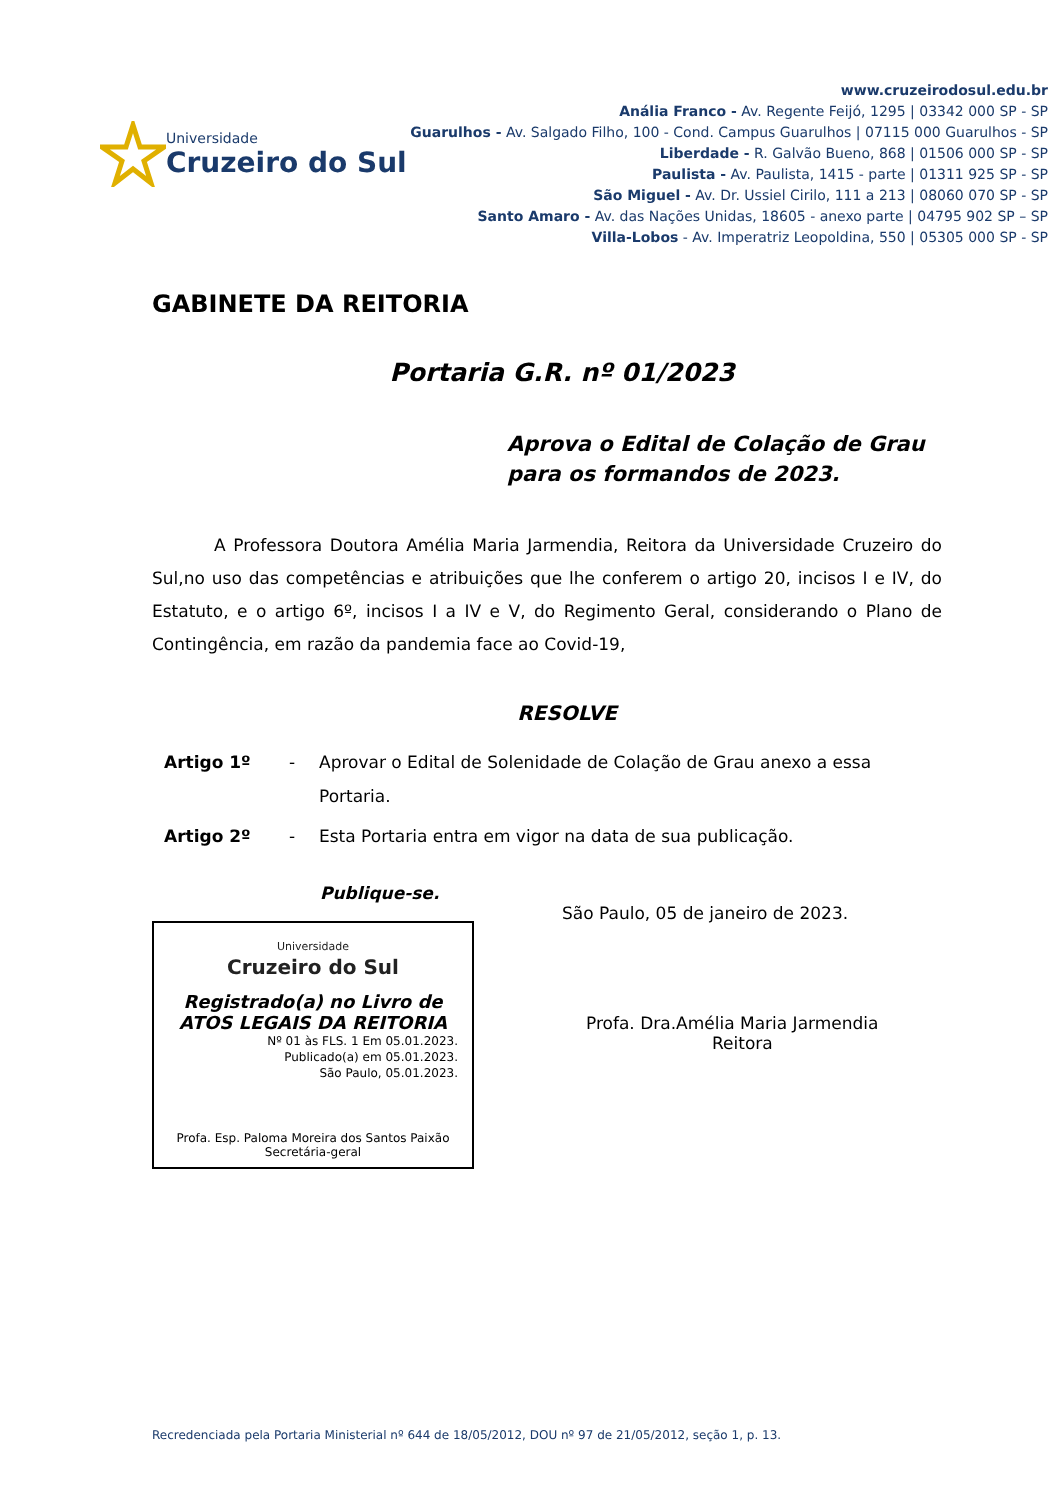Universidade
Cruzeiro do Sul
www.cruzeirodosul.edu.br
Anália Franco - Av. Regente Feijó, 1295 | 03342 000 SP - SP
Guarulhos - Av. Salgado Filho, 100 - Cond. Campus Guarulhos | 07115 000 Guarulhos - SP
Liberdade - R. Galvão Bueno, 868 | 01506 000 SP - SP
Paulista - Av. Paulista, 1415 - parte | 01311 925 SP - SP
São Miguel - Av. Dr. Ussiel Cirilo, 111 a 213 | 08060 070 SP - SP
Santo Amaro - Av. das Nações Unidas, 18605 - anexo parte | 04795 902 SP – SP
Villa-Lobos - Av. Imperatriz Leopoldina, 550 | 05305 000 SP - SP
GABINETE DA REITORIA
Portaria G.R. nº 01/2023
Aprova o Edital de Colação de Grau
para os formandos de 2023.
A Professora Doutora Amélia Maria Jarmendia, Reitora da Universidade Cruzeiro do Sul,no uso das competências e atribuições que lhe conferem o artigo 20, incisos I e IV, do Estatuto, e o artigo 6º, incisos I a IV e V, do Regimento Geral, considerando o Plano de Contingência, em razão da pandemia face ao Covid-19,
RESOLVE
Artigo 1º - Aprovar o Edital de Solenidade de Colação de Grau anexo a essa Portaria.
Artigo 2º - Esta Portaria entra em vigor na data de sua publicação.
Publique-se.
Universidade
Cruzeiro do Sul
Registrado(a) no Livro de
ATOS LEGAIS DA REITORIA
Nº 01 às FLS. 1 Em 05.01.2023.
Publicado(a) em 05.01.2023.
São Paulo, 05.01.2023.
Profa. Esp. Paloma Moreira dos Santos Paixão
Secretária-geral
São Paulo, 05 de janeiro de 2023.
Profa. Dra.Amélia Maria Jarmendia
Reitora
Recredenciada pela Portaria Ministerial nº 644 de 18/05/2012, DOU nº 97 de 21/05/2012, seção 1, p. 13.